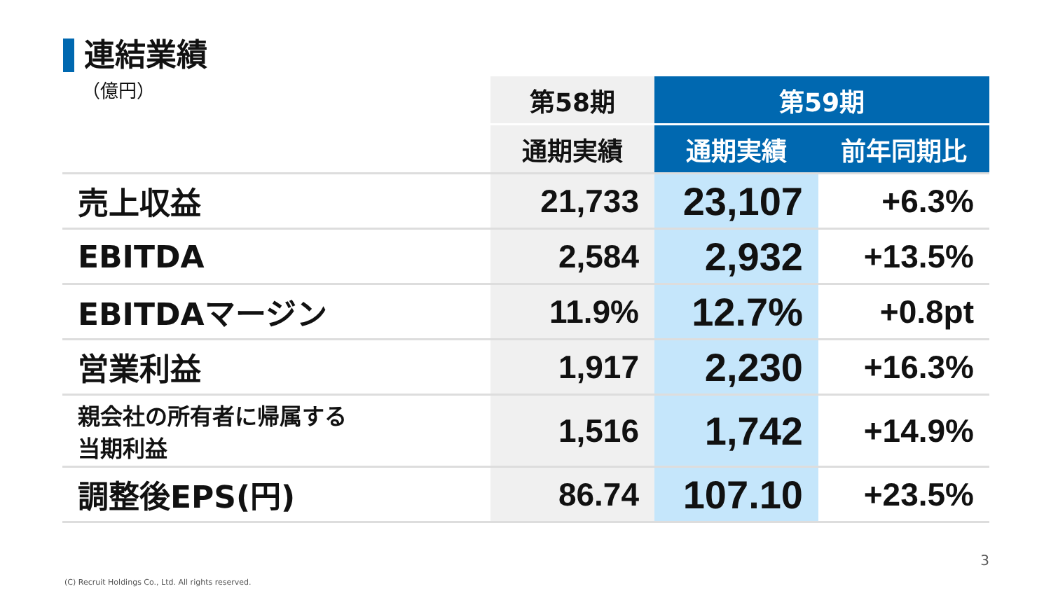連結業績
| （億円） | 第58期 | 第59期 | |
| | 通期実績 | 通期実績 | 前年同期比 |
| 売上収益 | 21,733 | 23,107 | +6.3% |
| EBITDA | 2,584 | 2,932 | +13.5% |
| EBITDAマージン | 11.9% | 12.7% | +0.8pt |
| 営業利益 | 1,917 | 2,230 | +16.3% |
| 親会社の所有者に帰属する 当期利益 | 1,516 | 1,742 | +14.9% |
| 調整後EPS(円) | 86.74 | 107.10 | +23.5% |
3
(C) Recruit Holdings Co., Ltd. All rights reserved.